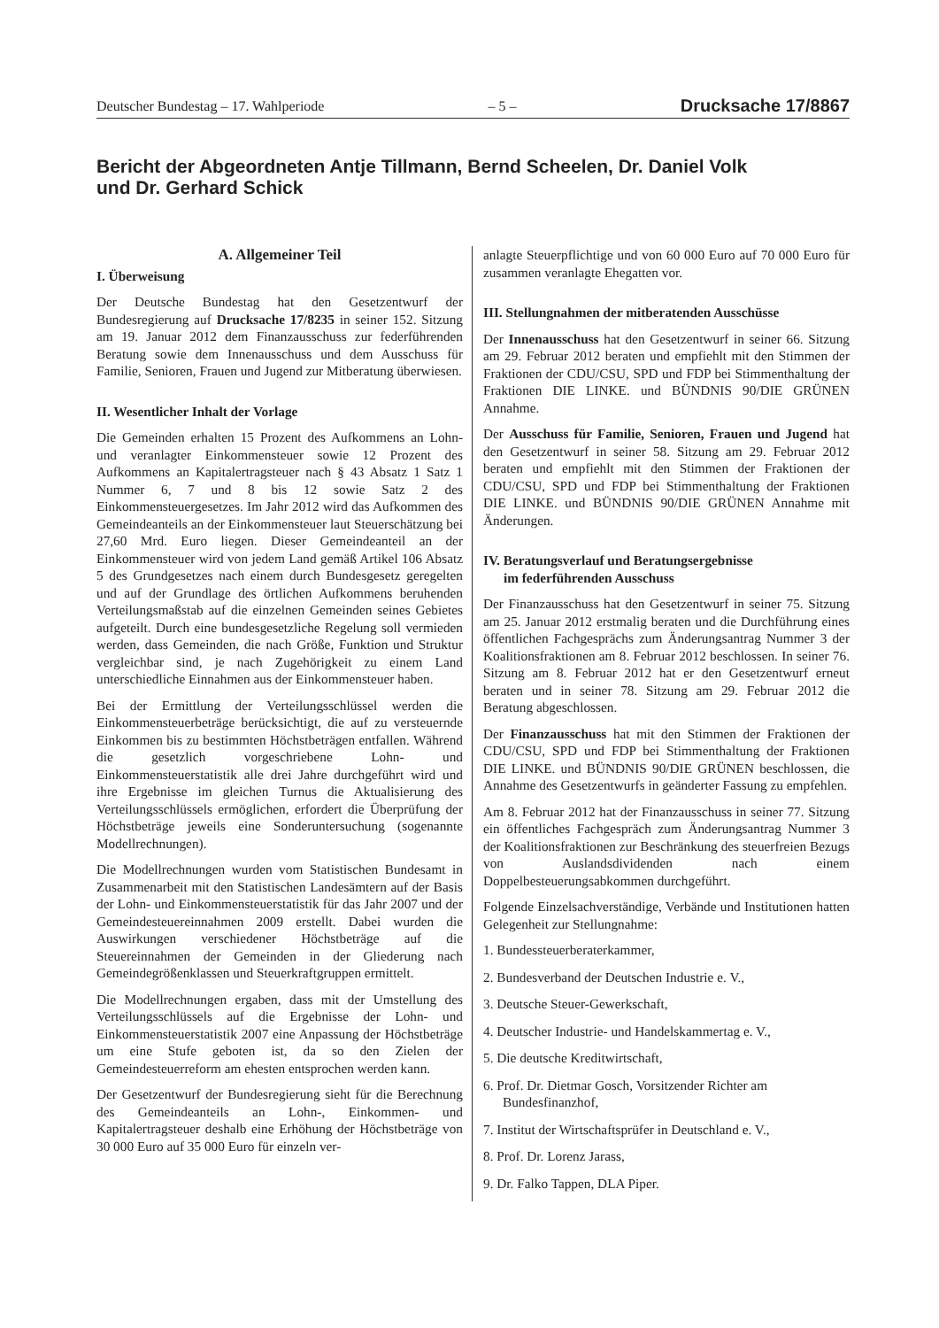Deutscher Bundestag – 17. Wahlperiode – 5 – Drucksache 17/8867
Bericht der Abgeordneten Antje Tillmann, Bernd Scheelen, Dr. Daniel Volk
und Dr. Gerhard Schick
A. Allgemeiner Teil
I. Überweisung
Der Deutsche Bundestag hat den Gesetzentwurf der Bundesregierung auf Drucksache 17/8235 in seiner 152. Sitzung am 19. Januar 2012 dem Finanzausschuss zur federführenden Beratung sowie dem Innenausschuss und dem Ausschuss für Familie, Senioren, Frauen und Jugend zur Mitberatung überwiesen.
II. Wesentlicher Inhalt der Vorlage
Die Gemeinden erhalten 15 Prozent des Aufkommens an Lohn- und veranlagter Einkommensteuer sowie 12 Prozent des Aufkommens an Kapitalertragsteuer nach § 43 Absatz 1 Satz 1 Nummer 6, 7 und 8 bis 12 sowie Satz 2 des Einkommensteuergesetzes. Im Jahr 2012 wird das Aufkommen des Gemeindeanteils an der Einkommensteuer laut Steuerschätzung bei 27,60 Mrd. Euro liegen. Dieser Gemeindeanteil an der Einkommensteuer wird von jedem Land gemäß Artikel 106 Absatz 5 des Grundgesetzes nach einem durch Bundesgesetz geregelten und auf der Grundlage des örtlichen Aufkommens beruhenden Verteilungsmaßstab auf die einzelnen Gemeinden seines Gebietes aufgeteilt. Durch eine bundesgesetzliche Regelung soll vermieden werden, dass Gemeinden, die nach Größe, Funktion und Struktur vergleichbar sind, je nach Zugehörigkeit zu einem Land unterschiedliche Einnahmen aus der Einkommensteuer haben.
Bei der Ermittlung der Verteilungsschlüssel werden die Einkommensteuerbeträge berücksichtigt, die auf zu versteuernde Einkommen bis zu bestimmten Höchstbeträgen entfallen. Während die gesetzlich vorgeschriebene Lohn- und Einkommensteuerstatistik alle drei Jahre durchgeführt wird und ihre Ergebnisse im gleichen Turnus die Aktualisierung des Verteilungsschlüssels ermöglichen, erfordert die Überprüfung der Höchstbeträge jeweils eine Sonderuntersuchung (sogenannte Modellrechnungen).
Die Modellrechnungen wurden vom Statistischen Bundesamt in Zusammenarbeit mit den Statistischen Landesämtern auf der Basis der Lohn- und Einkommensteuerstatistik für das Jahr 2007 und der Gemeindesteuereinnahmen 2009 erstellt. Dabei wurden die Auswirkungen verschiedener Höchstbeträge auf die Steuereinnahmen der Gemeinden in der Gliederung nach Gemeindegrößenklassen und Steuerkraftgruppen ermittelt.
Die Modellrechnungen ergaben, dass mit der Umstellung des Verteilungsschlüssels auf die Ergebnisse der Lohn- und Einkommensteuerstatistik 2007 eine Anpassung der Höchstbeträge um eine Stufe geboten ist, da so den Zielen der Gemeindesteuerreform am ehesten entsprochen werden kann.
Der Gesetzentwurf der Bundesregierung sieht für die Berechnung des Gemeindeanteils an Lohn-, Einkommen- und Kapitalertragsteuer deshalb eine Erhöhung der Höchstbeträge von 30 000 Euro auf 35 000 Euro für einzeln ver-
anlagte Steuerpflichtige und von 60 000 Euro auf 70 000 Euro für zusammen veranlagte Ehegatten vor.
III. Stellungnahmen der mitberatenden Ausschüsse
Der Innenausschuss hat den Gesetzentwurf in seiner 66. Sitzung am 29. Februar 2012 beraten und empfiehlt mit den Stimmen der Fraktionen der CDU/CSU, SPD und FDP bei Stimmenthaltung der Fraktionen DIE LINKE. und BÜNDNIS 90/DIE GRÜNEN Annahme.
Der Ausschuss für Familie, Senioren, Frauen und Jugend hat den Gesetzentwurf in seiner 58. Sitzung am 29. Februar 2012 beraten und empfiehlt mit den Stimmen der Fraktionen der CDU/CSU, SPD und FDP bei Stimmenthaltung der Fraktionen DIE LINKE. und BÜNDNIS 90/DIE GRÜNEN Annahme mit Änderungen.
IV. Beratungsverlauf und Beratungsergebnisse
im federführenden Ausschuss
Der Finanzausschuss hat den Gesetzentwurf in seiner 75. Sitzung am 25. Januar 2012 erstmalig beraten und die Durchführung eines öffentlichen Fachgesprächs zum Änderungsantrag Nummer 3 der Koalitionsfraktionen am 8. Februar 2012 beschlossen. In seiner 76. Sitzung am 8. Februar 2012 hat er den Gesetzentwurf erneut beraten und in seiner 78. Sitzung am 29. Februar 2012 die Beratung abgeschlossen.
Der Finanzausschuss hat mit den Stimmen der Fraktionen der CDU/CSU, SPD und FDP bei Stimmenthaltung der Fraktionen DIE LINKE. und BÜNDNIS 90/DIE GRÜNEN beschlossen, die Annahme des Gesetzentwurfs in geänderter Fassung zu empfehlen.
Am 8. Februar 2012 hat der Finanzausschuss in seiner 77. Sitzung ein öffentliches Fachgespräch zum Änderungsantrag Nummer 3 der Koalitionsfraktionen zur Beschränkung des steuerfreien Bezugs von Auslandsdividenden nach einem Doppelbesteuerungsabkommen durchgeführt.
Folgende Einzelsachverständige, Verbände und Institutionen hatten Gelegenheit zur Stellungnahme:
1. Bundessteuerberaterkammer,
2. Bundesverband der Deutschen Industrie e. V.,
3. Deutsche Steuer-Gewerkschaft,
4. Deutscher Industrie- und Handelskammertag e. V.,
5. Die deutsche Kreditwirtschaft,
6. Prof. Dr. Dietmar Gosch, Vorsitzender Richter am Bundesfinanzhof,
7. Institut der Wirtschaftsprüfer in Deutschland e. V.,
8. Prof. Dr. Lorenz Jarass,
9. Dr. Falko Tappen, DLA Piper.